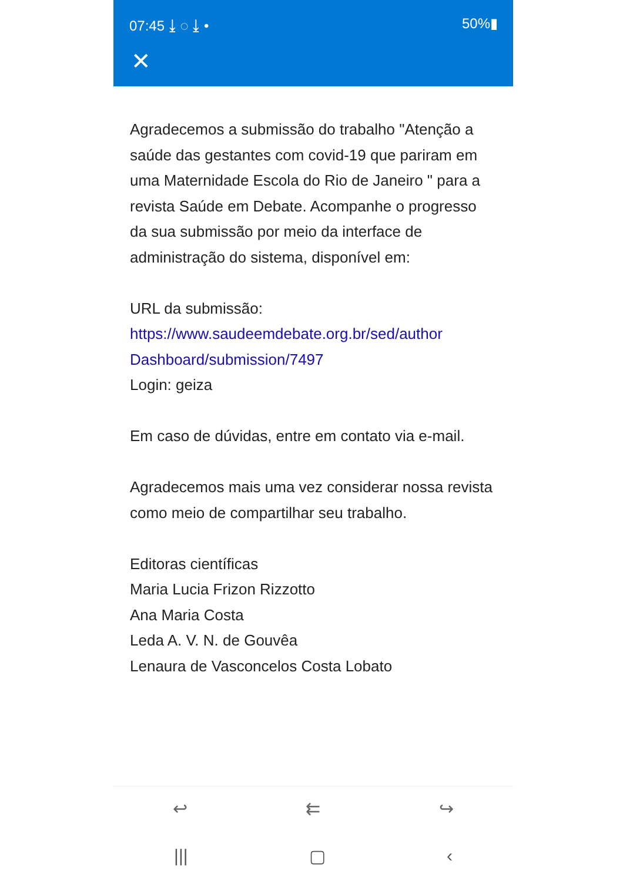07:45 ⤓ ◌ ⤓ • 50%▮
✕
Agradecemos a submissão do trabalho "Atenção a saúde das gestantes com covid-19 que pariram em uma Maternidade Escola do Rio de Janeiro " para a revista Saúde em Debate. Acompanhe o progresso da sua submissão por meio da interface de administração do sistema, disponível em:
URL da submissão:
https://www.saudeemdebate.org.br/sed/author Dashboard/submission/7497
Login: geiza
Em caso de dúvidas, entre em contato via e-mail.
Agradecemos mais uma vez considerar nossa revista como meio de compartilhar seu trabalho.
Editoras científicas
Maria Lucia Frizon Rizzotto
Ana Maria Costa
Leda A. V. N. de Gouvêa
Lenaura de Vasconcelos Costa Lobato
↩ ⇇ ↪
||| ▢ ‹